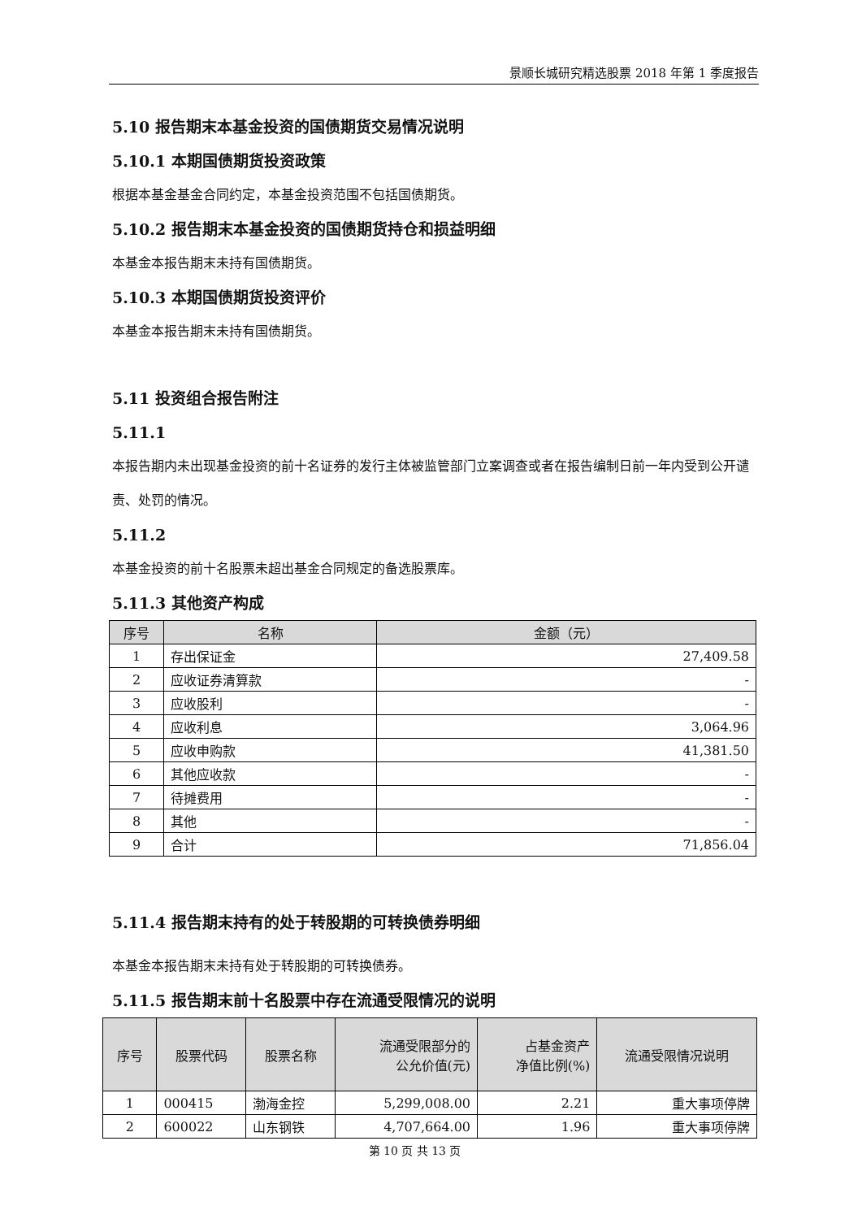景顺长城研究精选股票 2018 年第 1 季度报告
5.10 报告期末本基金投资的国债期货交易情况说明
5.10.1 本期国债期货投资政策
根据本基金基金合同约定，本基金投资范围不包括国债期货。
5.10.2 报告期末本基金投资的国债期货持仓和损益明细
本基金本报告期末未持有国债期货。
5.10.3 本期国债期货投资评价
本基金本报告期末未持有国债期货。
5.11 投资组合报告附注
5.11.1
本报告期内未出现基金投资的前十名证券的发行主体被监管部门立案调查或者在报告编制日前一年内受到公开谴责、处罚的情况。
5.11.2
本基金投资的前十名股票未超出基金合同规定的备选股票库。
5.11.3 其他资产构成
| 序号 | 名称 | 金额（元） |
| --- | --- | --- |
| 1 | 存出保证金 | 27,409.58 |
| 2 | 应收证券清算款 | - |
| 3 | 应收股利 | - |
| 4 | 应收利息 | 3,064.96 |
| 5 | 应收申购款 | 41,381.50 |
| 6 | 其他应收款 | - |
| 7 | 待摊费用 | - |
| 8 | 其他 | - |
| 9 | 合计 | 71,856.04 |
5.11.4 报告期末持有的处于转股期的可转换债券明细
本基金本报告期末未持有处于转股期的可转换债券。
5.11.5 报告期末前十名股票中存在流通受限情况的说明
| 序号 | 股票代码 | 股票名称 | 流通受限部分的 公允价值(元) | 占基金资产 净值比例(%) | 流通受限情况说明 |
| --- | --- | --- | --- | --- | --- |
| 1 | 000415 | 渤海金控 | 5,299,008.00 | 2.21 | 重大事项停牌 |
| 2 | 600022 | 山东钢铁 | 4,707,664.00 | 1.96 | 重大事项停牌 |
第 10 页 共 13 页